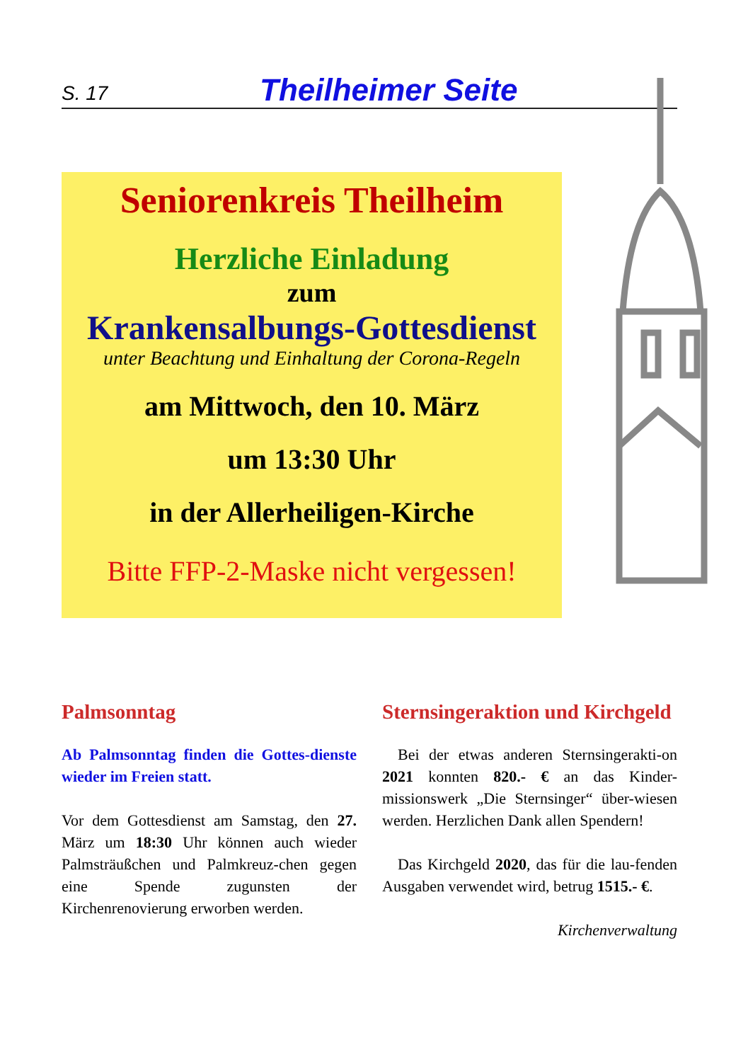S. 17 Theilheimer Seite
Seniorenkreis Theilheim
Herzliche Einladung
zum
Krankensalbungs-Gottesdienst
unter Beachtung und Einhaltung der Corona-Regeln
am Mittwoch, den 10. März
um 13:30 Uhr
in der Allerheiligen-Kirche
Bitte FFP-2-Maske nicht vergessen!
Palmsonntag
Ab Palmsonntag finden die Gottes-dienste wieder im Freien statt.
Vor dem Gottesdienst am Samstag, den 27. März um 18:30 Uhr können auch wieder Palmsträußchen und Palmkreuz-chen gegen eine Spende zugunsten der Kirchenrenovierung erworben werden.
Sternsingeraktion und Kirchgeld
Bei der etwas anderen Sternsingerakti-on 2021 konnten 820.- € an das Kinder-missionswerk „Die Sternsinger“ über-wiesen werden. Herzlichen Dank allen Spendern!
Das Kirchgeld 2020, das für die lau-fenden Ausgaben verwendet wird, betrug 1515.- €.
Kirchenverwaltung